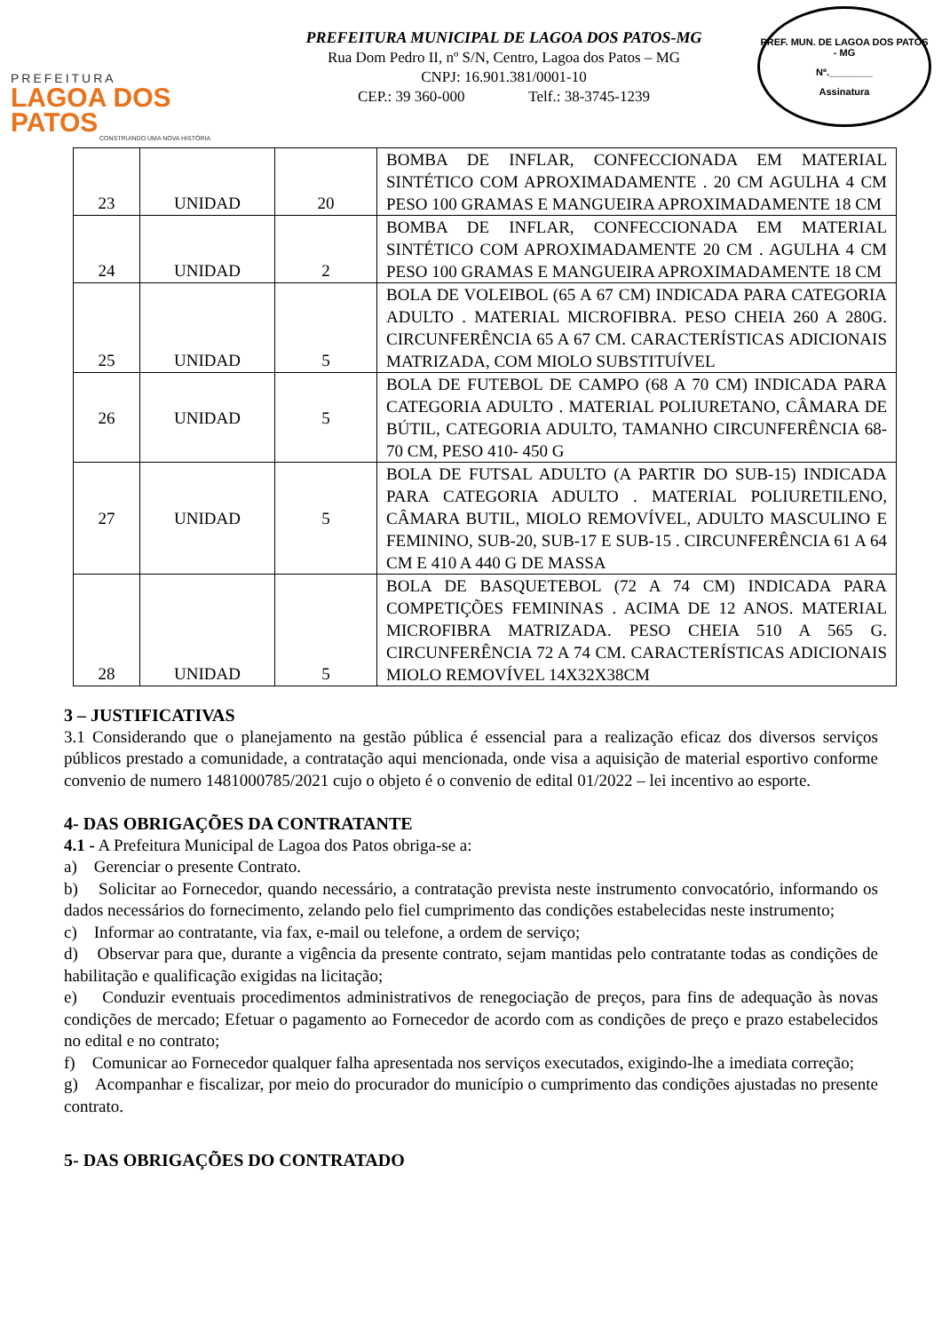PREFEITURA
LAGOA DOS PATOS
CONSTRUINDO UMA NOVA HISTÓRIA
PREFEITURA MUNICIPAL DE LAGOA DOS PATOS-MG
Rua Dom Pedro II, nº S/N, Centro, Lagoa dos Patos – MG
CNPJ: 16.901.381/0001-10
CEP.: 39 360-000 Telf.: 38-3745-1239
PREF. MUN. DE LAGOA DOS PATOS - MG
Nº.________
Assinatura
| 23 | UNIDAD | 20 | BOMBA DE INFLAR, CONFECCIONADA EM MATERIAL SINTÉTICO COM APROXIMADAMENTE . 20 CM AGULHA 4 CM PESO 100 GRAMAS E MANGUEIRA APROXIMADAMENTE 18 CM |
| 24 | UNIDAD | 2 | BOMBA DE INFLAR, CONFECCIONADA EM MATERIAL SINTÉTICO COM APROXIMADAMENTE 20 CM . AGULHA 4 CM PESO 100 GRAMAS E MANGUEIRA APROXIMADAMENTE 18 CM |
| 25 | UNIDAD | 5 | BOLA DE VOLEIBOL (65 A 67 CM) INDICADA PARA CATEGORIA ADULTO . MATERIAL MICROFIBRA. PESO CHEIA 260 A 280G. CIRCUNFERÊNCIA 65 A 67 CM. CARACTERÍSTICAS ADICIONAIS MATRIZADA, COM MIOLO SUBSTITUÍVEL |
| 26 | UNIDAD | 5 | BOLA DE FUTEBOL DE CAMPO (68 A 70 CM) INDICADA PARA CATEGORIA ADULTO . MATERIAL POLIURETANO, CÂMARA DE BÚTIL, CATEGORIA ADULTO, TAMANHO CIRCUNFERÊNCIA 68-70 CM, PESO 410- 450 G |
| 27 | UNIDAD | 5 | BOLA DE FUTSAL ADULTO (A PARTIR DO SUB-15) INDICADA PARA CATEGORIA ADULTO . MATERIAL POLIURETILENO, CÂMARA BUTIL, MIOLO REMOVÍVEL, ADULTO MASCULINO E FEMININO, SUB-20, SUB-17 E SUB-15 . CIRCUNFERÊNCIA 61 A 64 CM E 410 A 440 G DE MASSA |
| 28 | UNIDAD | 5 | BOLA DE BASQUETEBOL (72 A 74 CM) INDICADA PARA COMPETIÇÕES FEMININAS . ACIMA DE 12 ANOS. MATERIAL MICROFIBRA MATRIZADA. PESO CHEIA 510 A 565 G. CIRCUNFERÊNCIA 72 A 74 CM. CARACTERÍSTICAS ADICIONAIS MIOLO REMOVÍVEL 14X32X38CM |
3 – JUSTIFICATIVAS
3.1 Considerando que o planejamento na gestão pública é essencial para a realização eficaz dos diversos serviços públicos prestado a comunidade, a contratação aqui mencionada, onde visa a aquisição de material esportivo conforme convenio de numero 1481000785/2021 cujo o objeto é o convenio de edital 01/2022 – lei incentivo ao esporte.
4- DAS OBRIGAÇÕES DA CONTRATANTE
4.1 - A Prefeitura Municipal de Lagoa dos Patos obriga-se a:
a) Gerenciar o presente Contrato.
b) Solicitar ao Fornecedor, quando necessário, a contratação prevista neste instrumento convocatório, informando os dados necessários do fornecimento, zelando pelo fiel cumprimento das condições estabelecidas neste instrumento;
c) Informar ao contratante, via fax, e-mail ou telefone, a ordem de serviço;
d) Observar para que, durante a vigência da presente contrato, sejam mantidas pelo contratante todas as condições de habilitação e qualificação exigidas na licitação;
e) Conduzir eventuais procedimentos administrativos de renegociação de preços, para fins de adequação às novas condições de mercado; Efetuar o pagamento ao Fornecedor de acordo com as condições de preço e prazo estabelecidos no edital e no contrato;
f) Comunicar ao Fornecedor qualquer falha apresentada nos serviços executados, exigindo-lhe a imediata correção;
g) Acompanhar e fiscalizar, por meio do procurador do município o cumprimento das condições ajustadas no presente contrato.
5- DAS OBRIGAÇÕES DO CONTRATADO